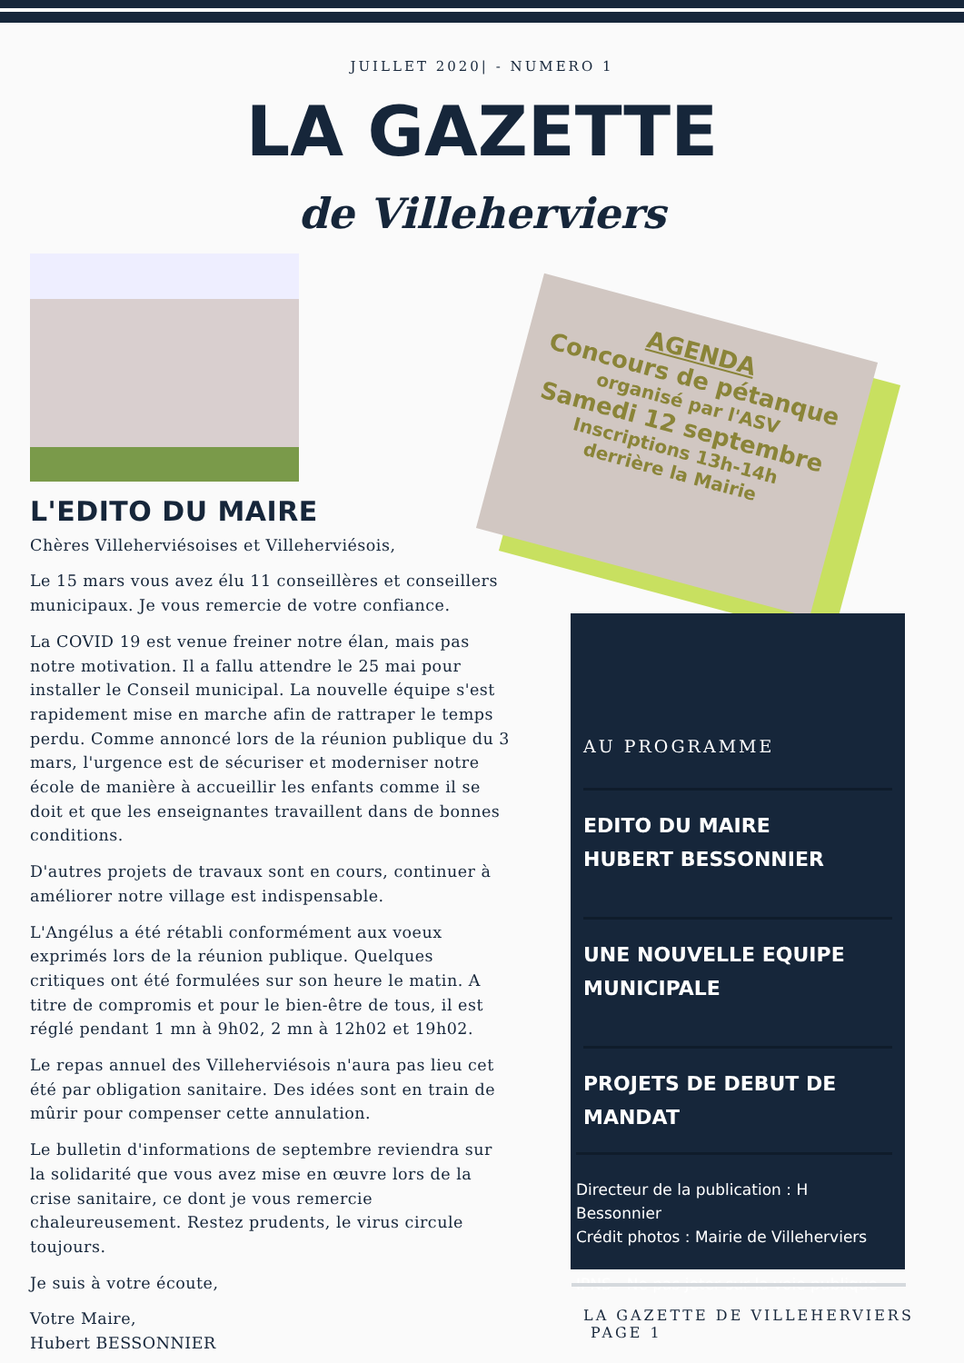JUILLET 2020| - NUMERO 1
LA GAZETTE
de Villeherviers
AGENDA
Concours de pétanque
organisé par l'ASV
Samedi 12 septembre
Inscriptions 13h-14h
derrière la Mairie
L'EDITO DU MAIRE
Chères Villeherviésoises et Villeherviésois,
Le 15 mars vous avez élu 11 conseillères et conseillers municipaux. Je vous remercie de votre confiance.
La COVID 19 est venue freiner notre élan, mais pas notre motivation. Il a fallu attendre le 25 mai pour installer le Conseil municipal. La nouvelle équipe s'est rapidement mise en marche afin de rattraper le temps perdu. Comme annoncé lors de la réunion publique du 3 mars, l'urgence est de sécuriser et moderniser notre école de manière à accueillir les enfants comme il se doit et que les enseignantes travaillent dans de bonnes conditions.
D'autres projets de travaux sont en cours, continuer à améliorer notre village est indispensable.
L'Angélus a été rétabli conformément aux voeux exprimés lors de la réunion publique. Quelques critiques ont été formulées sur son heure le matin. A titre de compromis et pour le bien-être de tous, il est réglé pendant 1 mn à 9h02, 2 mn à 12h02 et 19h02.
Le repas annuel des Villeherviésois n'aura pas lieu cet été par obligation sanitaire. Des idées sont en train de mûrir pour compenser cette annulation.
Le bulletin d'informations de septembre reviendra sur la solidarité que vous avez mise en œuvre lors de la crise sanitaire, ce dont je vous remercie chaleureusement. Restez prudents, le virus circule toujours.
Je suis à votre écoute,
Votre Maire,
Hubert BESSONNIER
AU PROGRAMME
EDITO DU MAIRE
HUBERT BESSONNIER
UNE NOUVELLE EQUIPE MUNICIPALE
PROJETS DE DEBUT DE MANDAT
Directeur de la publication : H Bessonnier
Crédit photos : Mairie de Villeherviers
IPNS - Ne pas jeter sur la voie publique
LA GAZETTE DE VILLEHERVIERS PAGE 1